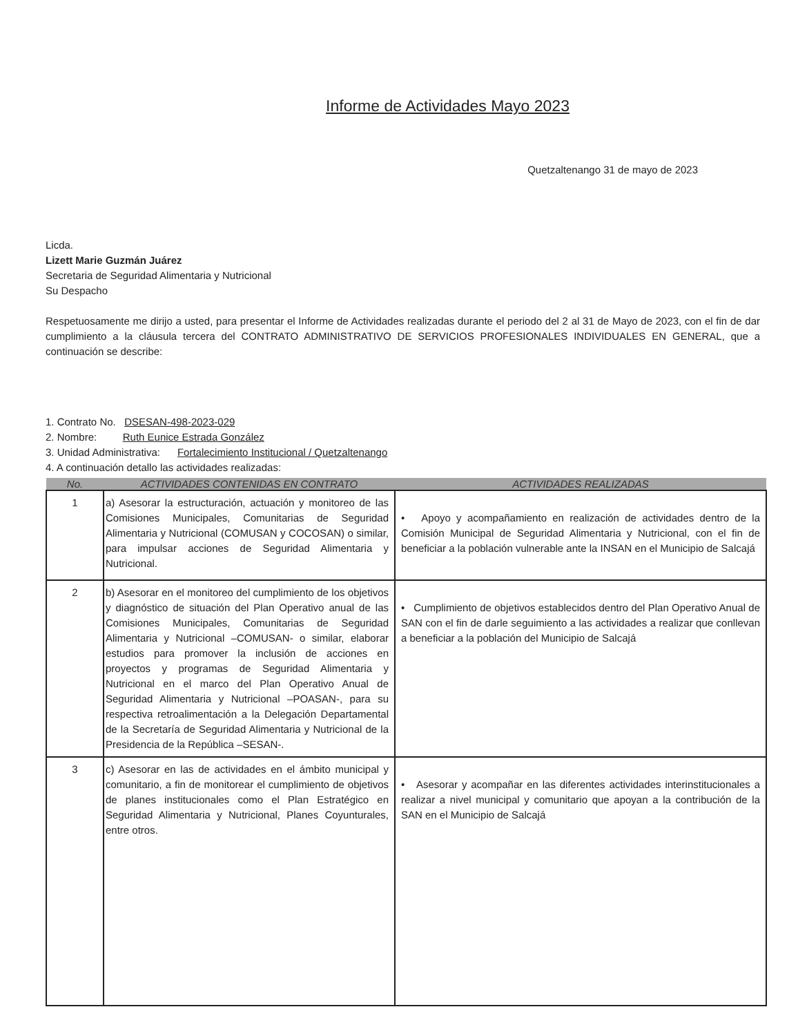Informe de Actividades Mayo 2023
Quetzaltenango 31 de mayo de 2023
Licda.
Lizett Marie Guzmán Juárez
Secretaria de Seguridad Alimentaria y Nutricional
Su Despacho
Respetuosamente me dirijo a usted, para presentar el Informe de Actividades realizadas durante el periodo del 2 al 31 de Mayo de 2023, con el fin de dar cumplimiento a la cláusula tercera del CONTRATO ADMINISTRATIVO DE SERVICIOS PROFESIONALES INDIVIDUALES EN GENERAL, que a continuación se describe:
1. Contrato No. DSESAN-498-2023-029
2. Nombre: Ruth Eunice Estrada González
3. Unidad Administrativa: Fortalecimiento Institucional / Quetzaltenango
4. A continuación detallo las actividades realizadas:
| No. | ACTIVIDADES CONTENIDAS EN CONTRATO | ACTIVIDADES REALIZADAS |
| --- | --- | --- |
| 1 | a) Asesorar la estructuración, actuación y monitoreo de las Comisiones Municipales, Comunitarias de Seguridad Alimentaria y Nutricional (COMUSAN y COCOSAN) o similar, para impulsar acciones de Seguridad Alimentaria y Nutricional. | • Apoyo y acompañamiento en realización de actividades dentro de la Comisión Municipal de Seguridad Alimentaria y Nutricional, con el fin de beneficiar a la población vulnerable ante la INSAN en el Municipio de Salcajá |
| 2 | b) Asesorar en el monitoreo del cumplimiento de los objetivos y diagnóstico de situación del Plan Operativo anual de las Comisiones Municipales, Comunitarias de Seguridad Alimentaria y Nutricional –COMUSAN- o similar, elaborar estudios para promover la inclusión de acciones en proyectos y programas de Seguridad Alimentaria y Nutricional en el marco del Plan Operativo Anual de Seguridad Alimentaria y Nutricional –POASAN-, para su respectiva retroalimentación a la Delegación Departamental de la Secretaría de Seguridad Alimentaria y Nutricional de la Presidencia de la República –SESAN-. | • Cumplimiento de objetivos establecidos dentro del Plan Operativo Anual de SAN con el fin de darle seguimiento a las actividades a realizar que conllevan a beneficiar a la población del Municipio de Salcajá |
| 3 | c) Asesorar en las de actividades en el ámbito municipal y comunitario, a fin de monitorear el cumplimiento de objetivos de planes institucionales como el Plan Estratégico en Seguridad Alimentaria y Nutricional, Planes Coyunturales, entre otros. | • Asesorar y acompañar en las diferentes actividades interinstitucionales a realizar a nivel municipal y comunitario que apoyan a la contribución de la SAN en el Municipio de Salcajá |